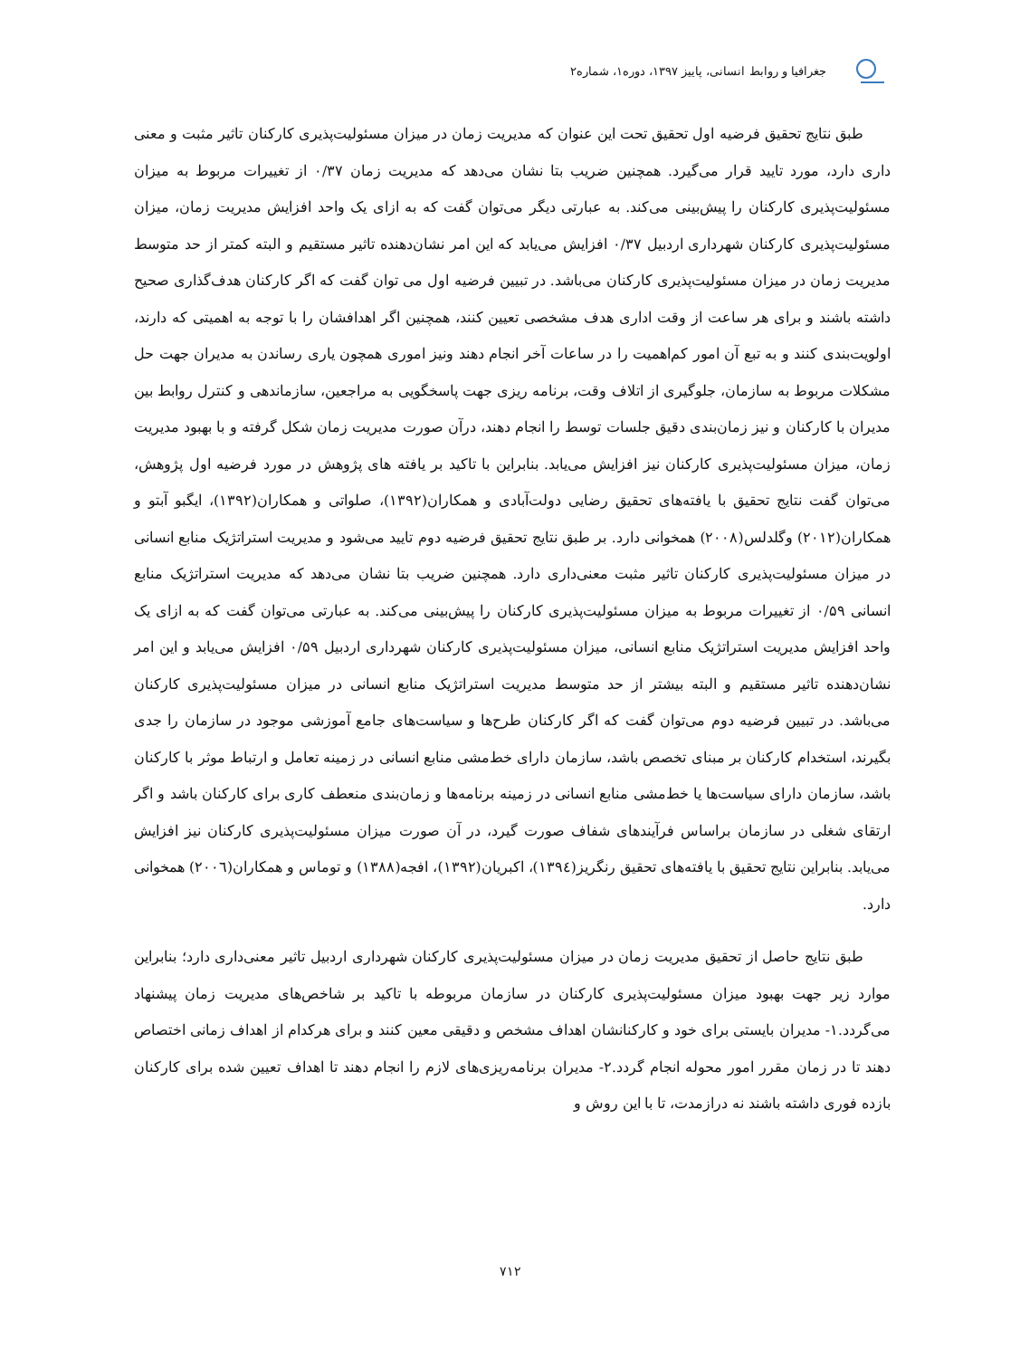جغرافیا و روابط انسانی، پاییز ۱۳۹۷، دوره۱، شماره۲
طبق نتایج تحقیق فرضیه اول تحقیق تحت این عنوان که مدیریت زمان در میزان مسئولیت‌پذیری کارکنان تاثیر مثبت و معنی داری دارد، مورد تایید قرار می‌گیرد. همچنین ضریب بتا نشان می‌دهد که مدیریت زمان ۰/۳۷ از تغییرات مربوط به میزان مسئولیت‌پذیری کارکنان را پیش‌بینی می‌کند. به عبارتی دیگر می‌توان گفت که به ازای یک واحد افزایش مدیریت زمان، میزان مسئولیت‌پذیری کارکنان شهرداری اردبیل ۰/۳۷ افزایش می‌یابد که این امر نشان‌دهنده تاثیر مستقیم و البته کمتر از حد متوسط مدیریت زمان در میزان مسئولیت‌پذیری کارکنان می‌باشد. در تبیین فرضیه اول می توان گفت که اگر کارکنان هدف‌گذاری صحیح داشته باشند و برای هر ساعت از وقت اداری هدف مشخصی تعیین کنند، همچنین اگر اهدافشان را با توجه به اهمیتی که دارند، اولویت‌بندی کنند و به تبع آن امور کم‌اهمیت را در ساعات آخر انجام دهند ونیز اموری همچون یاری رساندن به مدیران جهت حل مشکلات مربوط به سازمان، جلوگیری از اتلاف وقت، برنامه ریزی جهت پاسخگویی به مراجعین، سازماندهی و کنترل روابط بین مدیران با کارکنان و نیز زمان‌بندی دقیق جلسات توسط را انجام دهند، درآن صورت مدیریت زمان شکل گرفته و با بهبود مدیریت زمان، میزان مسئولیت‌پذیری کارکنان نیز افزایش می‌یابد. بنابراین با تاکید بر یافته های پژوهش در مورد فرضیه اول پژوهش، می‌توان گفت نتایج تحقیق با یافته‌های تحقیق رضایی دولت‌آبادی و همکاران(۱۳۹۲)، صلواتی و همکاران(۱۳۹۲)، ایگبو آبتو و همکاران(۲۰۱۲) وگلدلس(۲۰۰۸) همخوانی دارد. بر طبق نتایج تحقیق فرضیه دوم تایید می‌شود و مدیریت استراتژیک منابع انسانی در میزان مسئولیت‌پذیری کارکنان تاثیر مثبت معنی‌داری دارد. همچنین ضریب بتا نشان می‌دهد که مدیریت استراتژیک منابع انسانی ۰/۵۹ از تغییرات مربوط به میزان مسئولیت‌پذیری کارکنان را پیش‌بینی می‌کند. به عبارتی می‌توان گفت که به ازای یک واحد افزایش مدیریت استراتژیک منابع انسانی، میزان مسئولیت‌پذیری کارکنان شهرداری اردبیل ۰/۵۹ افزایش می‌یابد و این امر نشان‌دهنده تاثیر مستقیم و البته بیشتر از حد متوسط مدیریت استراتژیک منابع انسانی در میزان مسئولیت‌پذیری کارکنان می‌باشد. در تبیین فرضیه دوم می‌توان گفت که اگر کارکنان طرح‌ها و سیاست‌های جامع آموزشی موجود در سازمان را جدی بگیرند، استخدام کارکنان بر مبنای تخصص باشد، سازمان دارای خط‌مشی منابع انسانی در زمینه تعامل و ارتباط موثر با کارکنان باشد، سازمان دارای سیاست‌ها یا خط‌مشی منابع انسانی در زمینه برنامه‌ها و زمان‌بندی منعطف کاری برای کارکنان باشد و اگر ارتقای شغلی در سازمان براساس فرآیندهای شفاف صورت گیرد، در آن صورت میزان مسئولیت‌پذیری کارکنان نیز افزایش می‌یابد. بنابراین نتایج تحقیق با یافته‌های تحقیق رنگریز(۱۳۹٤)، اکبریان(۱۳۹۲)، افجه(۱۳۸۸) و توماس و همکاران(۲۰۰٦) همخوانی دارد.
طبق نتایج حاصل از تحقیق مدیریت زمان در میزان مسئولیت‌پذیری کارکنان شهرداری اردبیل تاثیر معنی‌داری دارد؛ بنابراین موارد زیر جهت بهبود میزان مسئولیت‌پذیری کارکنان در سازمان مربوطه با تاکید بر شاخص‌های مدیریت زمان پیشنهاد می‌گردد.۱- مدیران بایستی برای خود و کارکنانشان اهداف مشخص و دقیقی معین کنند و برای هرکدام از اهداف زمانی اختصاص دهند تا در زمان مقرر امور محوله انجام گردد.۲- مدیران برنامه‌ریزی‌های لازم را انجام دهند تا اهداف تعیین شده برای کارکنان بازده فوری داشته باشند نه درازمدت، تا با این روش و
۷۱۲